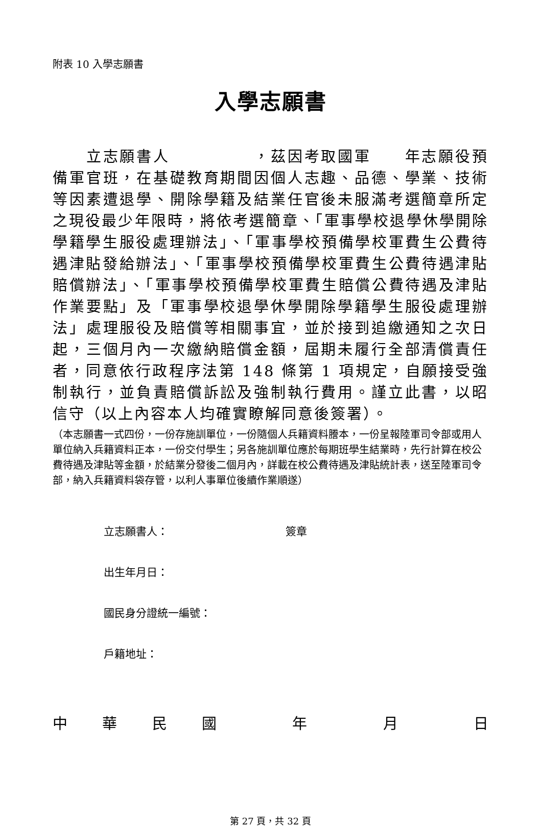附表 10 入學志願書
入學志願書
　　立志願書人　　　　　，茲因考取國軍　　年志願役預備軍官班，在基礎教育期間因個人志趣、品德、學業、技術等因素遭退學、開除學籍及結業任官後未服滿考選簡章所定之現役最少年限時，將依考選簡章、「軍事學校退學休學開除學籍學生服役處理辦法」、「軍事學校預備學校軍費生公費待遇津貼發給辦法」、「軍事學校預備學校軍費生公費待遇津貼賠償辦法」、「軍事學校預備學校軍費生賠償公費待遇及津貼作業要點」及「軍事學校退學休學開除學籍學生服役處理辦法」處理服役及賠償等相關事宜，並於接到追繳通知之次日起，三個月內一次繳納賠償金額，屆期未履行全部清償責任者，同意依行政程序法第 148 條第 1 項規定，自願接受強制執行，並負責賠償訴訟及強制執行費用。謹立此書，以昭信守（以上內容本人均確實瞭解同意後簽署）。
（本志願書一式四份，一份存施訓單位，一份隨個人兵籍資料謄本，一份呈報陸軍司令部或用人單位納入兵籍資料正本，一份交付學生；另各施訓單位應於每期班學生結業時，先行計算在校公費待遇及津貼等金額，於結業分發後二個月內，詳載在校公費待遇及津貼統計表，送至陸軍司令部，納入兵籍資料袋存管，以利人事單位後續作業順遂）
立志願書人： 簽章
出生年月日：
國民身分證統一編號：
戶籍地址：
中華民國年月日
第 27 頁，共 32 頁